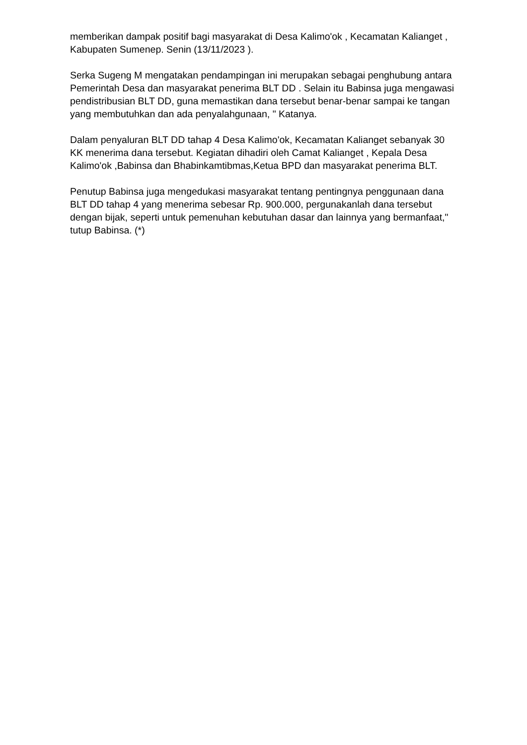memberikan dampak positif bagi masyarakat di Desa Kalimo'ok , Kecamatan Kalianget , Kabupaten Sumenep. Senin (13/11/2023 ).
Serka Sugeng M mengatakan pendampingan ini merupakan sebagai penghubung antara Pemerintah Desa dan masyarakat penerima BLT DD . Selain itu Babinsa juga mengawasi pendistribusian BLT DD, guna memastikan dana tersebut benar-benar sampai ke tangan yang membutuhkan dan ada penyalahgunaan, " Katanya.
Dalam penyaluran BLT DD tahap 4 Desa Kalimo'ok, Kecamatan Kalianget sebanyak 30 KK menerima dana tersebut. Kegiatan dihadiri oleh Camat Kalianget , Kepala Desa Kalimo'ok ,Babinsa dan Bhabinkamtibmas,Ketua BPD dan masyarakat penerima BLT.
Penutup Babinsa juga mengedukasi masyarakat tentang pentingnya penggunaan dana BLT DD tahap 4 yang menerima sebesar Rp. 900.000, pergunakanlah dana tersebut dengan bijak, seperti untuk pemenuhan kebutuhan dasar dan lainnya yang bermanfaat," tutup Babinsa. (*)